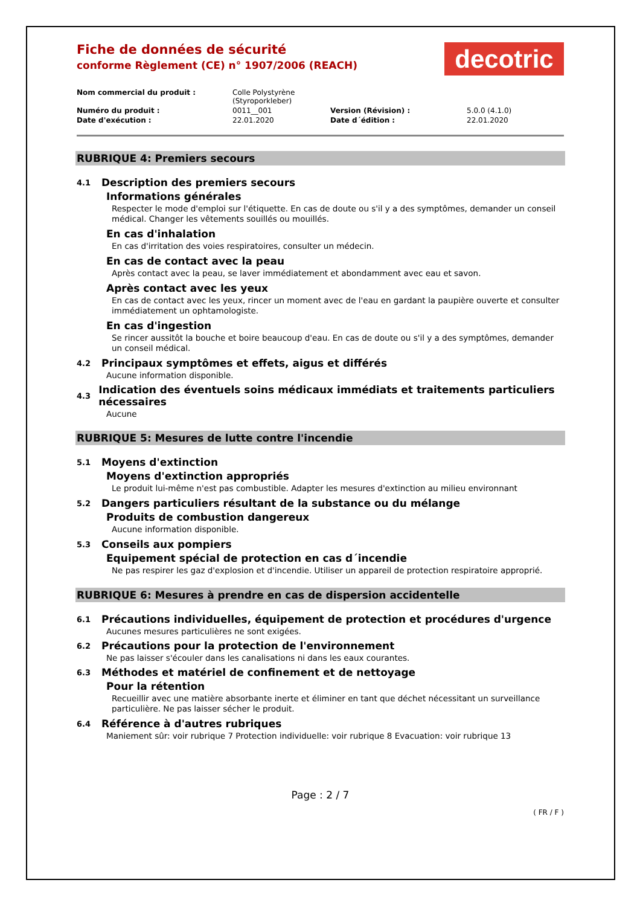Fiche de données de sécurité
conforme Règlement (CE) n° 1907/2006 (REACH)
decotric
| Nom commercial du produit : | Colle Polystyrène (Styroporkleber) | | |
| Numéro du produit : | 0011__001 | Version (Révision) : | 5.0.0 (4.1.0) |
| Date d'exécution : | 22.01.2020 | Date d´édition : | 22.01.2020 |
RUBRIQUE 4: Premiers secours
4.1 Description des premiers secours
Informations générales
Respecter le mode d'emploi sur l'étiquette. En cas de doute ou s'il y a des symptômes, demander un conseil médical. Changer les vêtements souillés ou mouillés.
En cas d'inhalation
En cas d'irritation des voies respiratoires, consulter un médecin.
En cas de contact avec la peau
Après contact avec la peau, se laver immédiatement et abondamment avec eau et savon.
Après contact avec les yeux
En cas de contact avec les yeux, rincer un moment avec de l'eau en gardant la paupière ouverte et consulter immédiatement un ophtamologiste.
En cas d'ingestion
Se rincer aussitôt la bouche et boire beaucoup d'eau. En cas de doute ou s'il y a des symptômes, demander un conseil médical.
4.2 Principaux symptômes et effets, aigus et différés
Aucune information disponible.
4.3 Indication des éventuels soins médicaux immédiats et traitements particuliers nécessaires
Aucune
RUBRIQUE 5: Mesures de lutte contre l'incendie
5.1 Moyens d'extinction
Moyens d'extinction appropriés
Le produit lui-même n'est pas combustible. Adapter les mesures d'extinction au milieu environnant
5.2 Dangers particuliers résultant de la substance ou du mélange
Produits de combustion dangereux
Aucune information disponible.
5.3 Conseils aux pompiers
Equipement spécial de protection en cas d´incendie
Ne pas respirer les gaz d'explosion et d'incendie. Utiliser un appareil de protection respiratoire approprié.
RUBRIQUE 6: Mesures à prendre en cas de dispersion accidentelle
6.1 Précautions individuelles, équipement de protection et procédures d'urgence
Aucunes mesures particulières ne sont exigées.
6.2 Précautions pour la protection de l'environnement
Ne pas laisser s'écouler dans les canalisations ni dans les eaux courantes.
6.3 Méthodes et matériel de confinement et de nettoyage
Pour la rétention
Recueillir avec une matière absorbante inerte et éliminer en tant que déchet nécessitant un surveillance particulière. Ne pas laisser sécher le produit.
6.4 Référence à d'autres rubriques
Maniement sûr: voir rubrique 7 Protection individuelle: voir rubrique 8 Evacuation: voir rubrique 13
Page : 2 / 7
( FR / F )